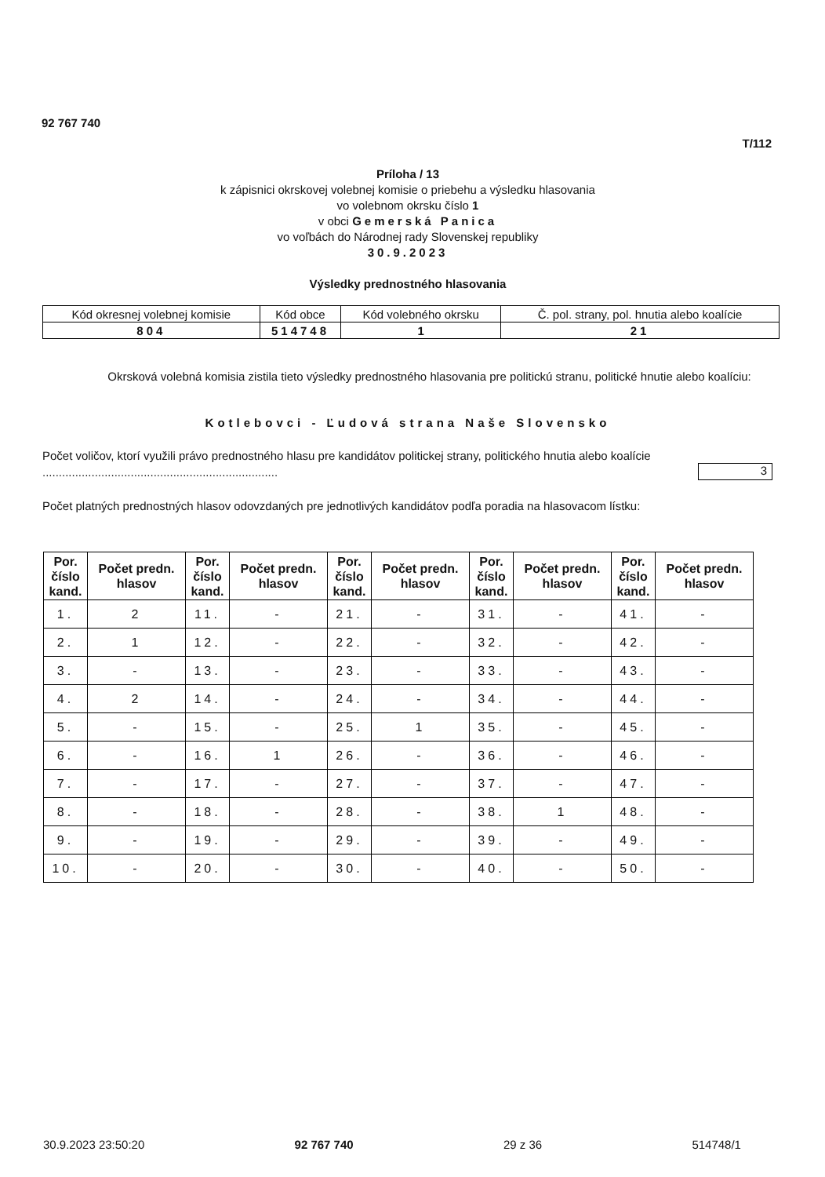92 767 740
T/112
Príloha / 13
k zápisnici okrskovej volebnej komisie o priebehu a výsledku hlasovania
vo volebnom okrsku číslo 1
v obci Gemerská Panica
vo voľbách do Národnej rady Slovenskej republiky
30.9.2023
Výsledky prednostného hlasovania
| Kód okresnej volebnej komisie | Kód obce | Kód volebného okrsku | Č. pol. strany, pol. hnutia alebo koalície |
| 804 | 514748 | 1 | 21 |
Okrsková volebná komisia zistila tieto výsledky prednostného hlasovania pre politickú stranu, politické hnutie alebo koalíciu:
Kotlebovci - Ľudová strana Naše Slovensko
Počet voličov, ktorí využili právo prednostného hlasu pre kandidátov politickej strany, politického hnutia alebo koalície ........................................................................
3
Počet platných prednostných hlasov odovzdaných pre jednotlivých kandidátov podľa poradia na hlasovacom lístku:
| Por. číslo kand. | Počet predn. hlasov | Por. číslo kand. | Počet predn. hlasov | Por. číslo kand. | Počet predn. hlasov | Por. číslo kand. | Počet predn. hlasov | Por. číslo kand. | Počet predn. hlasov |
| --- | --- | --- | --- | --- | --- | --- | --- | --- | --- |
| 1. | 2 | 11. | - | 21. | - | 31. | - | 41. | - |
| 2. | 1 | 12. | - | 22. | - | 32. | - | 42. | - |
| 3. | - | 13. | - | 23. | - | 33. | - | 43. | - |
| 4. | 2 | 14. | - | 24. | - | 34. | - | 44. | - |
| 5. | - | 15. | - | 25. | 1 | 35. | - | 45. | - |
| 6. | - | 16. | 1 | 26. | - | 36. | - | 46. | - |
| 7. | - | 17. | - | 27. | - | 37. | - | 47. | - |
| 8. | - | 18. | - | 28. | - | 38. | 1 | 48. | - |
| 9. | - | 19. | - | 29. | - | 39. | - | 49. | - |
| 10. | - | 20. | - | 30. | - | 40. | - | 50. | - |
30.9.2023 23:50:20 92 767 740 29 z 36 514748/1